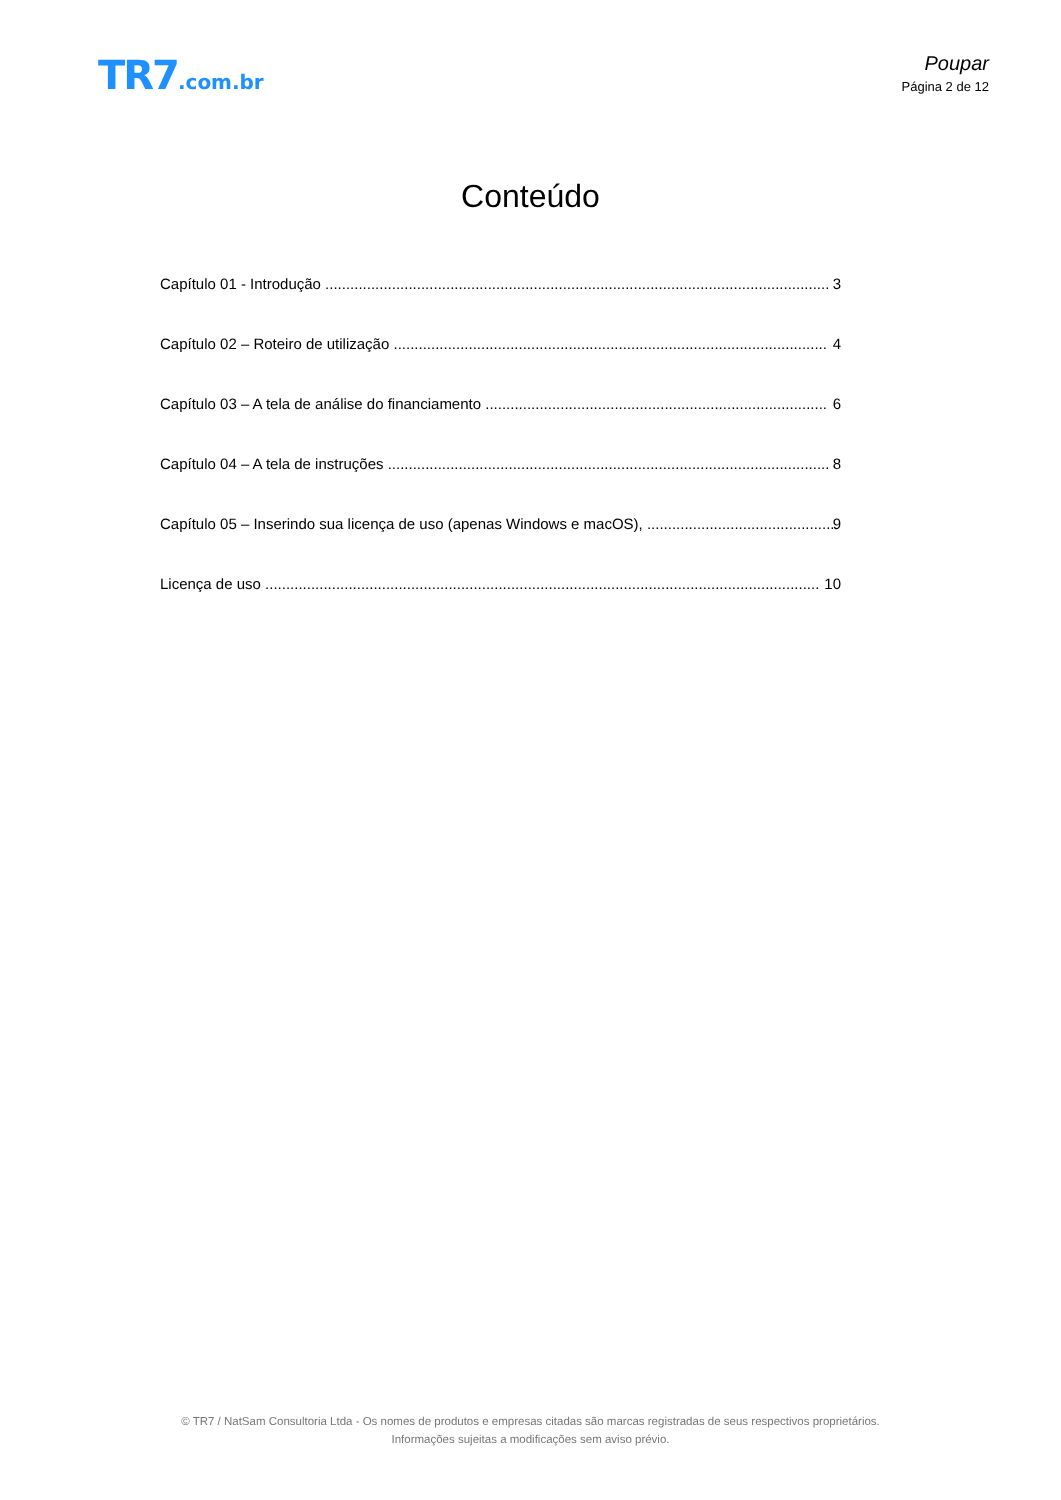TR7.com.br Poupar
Página 2 de 12
Conteúdo
Capítulo 01 - Introdução 3
Capítulo 02 – Roteiro de utilização 4
Capítulo 03 – A tela de análise do financiamento 6
Capítulo 04 – A tela de instruções 8
Capítulo 05 – Inserindo sua licença de uso (apenas Windows e macOS), 9
Licença de uso 10
© TR7 / NatSam Consultoria Ltda - Os nomes de produtos e empresas citadas são marcas registradas de seus respectivos proprietários.
Informações sujeitas a modificações sem aviso prévio.